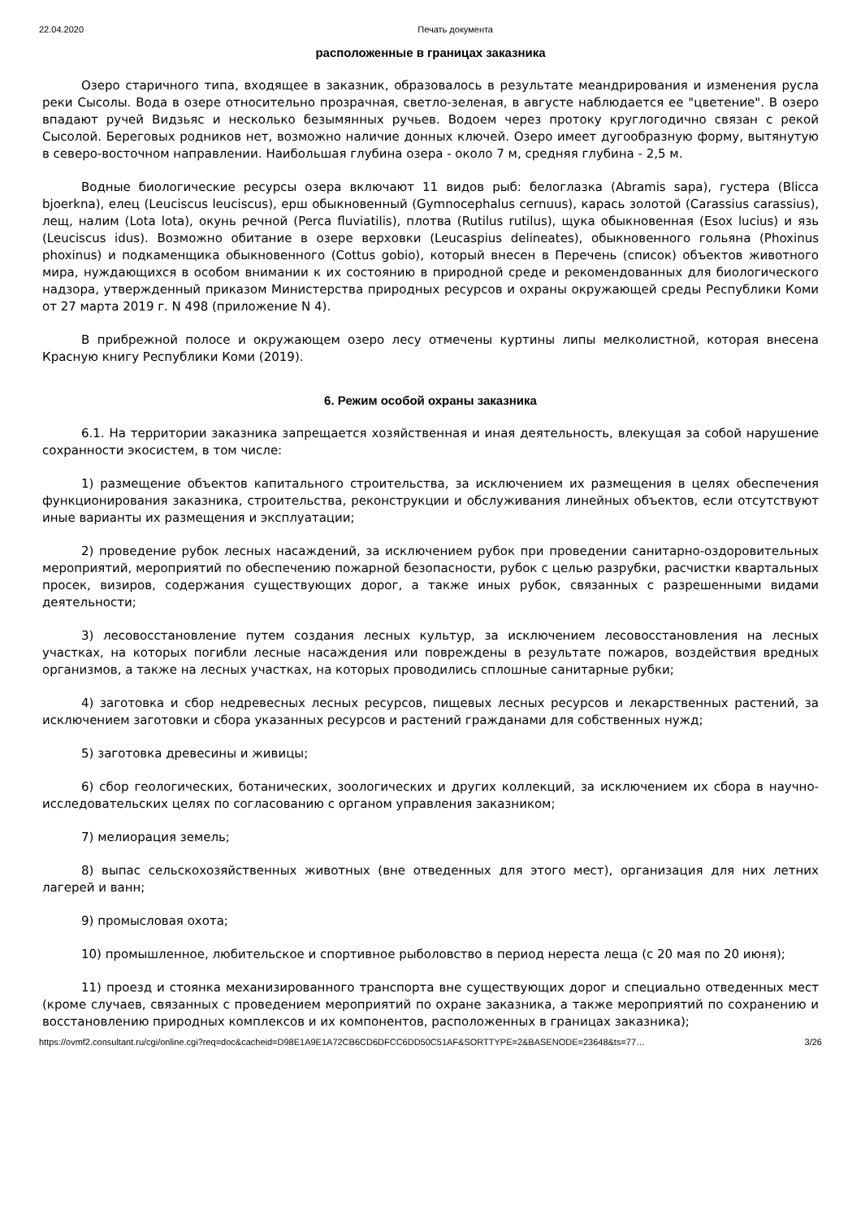22.04.2020 Печать документа
расположенные в границах заказника
Озеро старичного типа, входящее в заказник, образовалось в результате меандрирования и изменения русла реки Сысолы. Вода в озере относительно прозрачная, светло-зеленая, в августе наблюдается ее "цветение". В озеро впадают ручей Видзьяс и несколько безымянных ручьев. Водоем через протоку круглогодично связан с рекой Сысолой. Береговых родников нет, возможно наличие донных ключей. Озеро имеет дугообразную форму, вытянутую в северо-восточном направлении. Наибольшая глубина озера - около 7 м, средняя глубина - 2,5 м.
Водные биологические ресурсы озера включают 11 видов рыб: белоглазка (Abramis sapa), густера (Blicca bjoerkna), елец (Leuciscus leuciscus), ерш обыкновенный (Gymnocephalus cernuus), карась золотой (Carassius carassius), лещ, налим (Lota lota), окунь речной (Perca fluviatilis), плотва (Rutilus rutilus), щука обыкновенная (Esox lucius) и язь (Leuciscus idus). Возможно обитание в озере верховки (Leucaspius delineates), обыкновенного гольяна (Phoxinus phoxinus) и подкаменщика обыкновенного (Cottus gobio), который внесен в Перечень (список) объектов животного мира, нуждающихся в особом внимании к их состоянию в природной среде и рекомендованных для биологического надзора, утвержденный приказом Министерства природных ресурсов и охраны окружающей среды Республики Коми от 27 марта 2019 г. N 498 (приложение N 4).
В прибрежной полосе и окружающем озеро лесу отмечены куртины липы мелколистной, которая внесена Красную книгу Республики Коми (2019).
6. Режим особой охраны заказника
6.1. На территории заказника запрещается хозяйственная и иная деятельность, влекущая за собой нарушение сохранности экосистем, в том числе:
1) размещение объектов капитального строительства, за исключением их размещения в целях обеспечения функционирования заказника, строительства, реконструкции и обслуживания линейных объектов, если отсутствуют иные варианты их размещения и эксплуатации;
2) проведение рубок лесных насаждений, за исключением рубок при проведении санитарно-оздоровительных мероприятий, мероприятий по обеспечению пожарной безопасности, рубок с целью разрубки, расчистки квартальных просек, визиров, содержания существующих дорог, а также иных рубок, связанных с разрешенными видами деятельности;
3) лесовосстановление путем создания лесных культур, за исключением лесовосстановления на лесных участках, на которых погибли лесные насаждения или повреждены в результате пожаров, воздействия вредных организмов, а также на лесных участках, на которых проводились сплошные санитарные рубки;
4) заготовка и сбор недревесных лесных ресурсов, пищевых лесных ресурсов и лекарственных растений, за исключением заготовки и сбора указанных ресурсов и растений гражданами для собственных нужд;
5) заготовка древесины и живицы;
6) сбор геологических, ботанических, зоологических и других коллекций, за исключением их сбора в научно-исследовательских целях по согласованию с органом управления заказником;
7) мелиорация земель;
8) выпас сельскохозяйственных животных (вне отведенных для этого мест), организация для них летних лагерей и ванн;
9) промысловая охота;
10) промышленное, любительское и спортивное рыболовство в период нереста леща (с 20 мая по 20 июня);
11) проезд и стоянка механизированного транспорта вне существующих дорог и специально отведенных мест (кроме случаев, связанных с проведением мероприятий по охране заказника, а также мероприятий по сохранению и восстановлению природных комплексов и их компонентов, расположенных в границах заказника);
https://ovmf2.consultant.ru/cgi/online.cgi?req=doc&cacheid=D98E1A9E1A72CB6CD6DFCC6DD50C51AF&SORTTYPE=2&BASENODE=23648&ts=77… 3/26